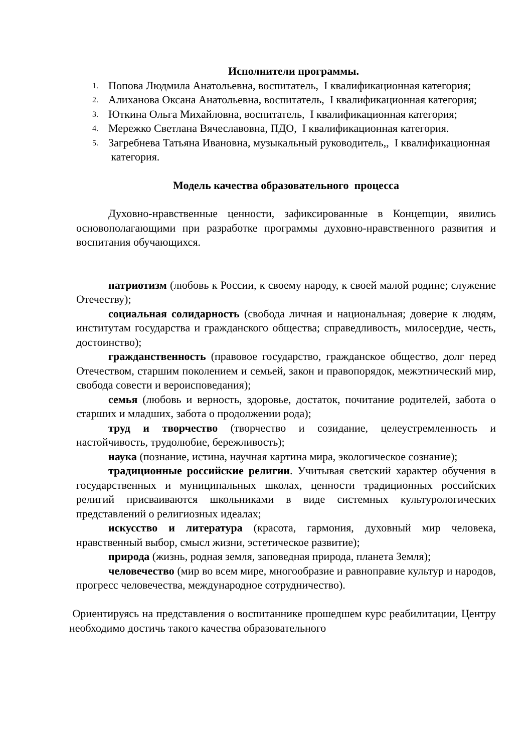Исполнители программы.
1. Попова Людмила Анатольевна, воспитатель, I квалификационная категория;
2. Алиханова Оксана Анатольевна, воспитатель, I квалификационная категория;
3. Юткина Ольга Михайловна, воспитатель, I квалификационная категория;
4. Мережко Светлана Вячеславовна, ПДО, I квалификационная категория.
5. Загребнева Татьяна Ивановна, музыкальный руководитель,, I квалификационная категория.
Модель качества образовательного процесса
Духовно-нравственные ценности, зафиксированные в Концепции, явились основополагающими при разработке программы духовно-нравственного развития и воспитания обучающихся.
патриотизм (любовь к России, к своему народу, к своей малой родине; служение Отечеству);
социальная солидарность (свобода личная и национальная; доверие к людям, институтам государства и гражданского общества; справедливость, милосердие, честь, достоинство);
гражданственность (правовое государство, гражданское общество, долг перед Отечеством, старшим поколением и семьей, закон и правопорядок, межэтнический мир, свобода совести и вероисповедания);
семья (любовь и верность, здоровье, достаток, почитание родителей, забота о старших и младших, забота о продолжении рода);
труд и творчество (творчество и созидание, целеустремленность и настойчивость, трудолюбие, бережливость);
наука (познание, истина, научная картина мира, экологическое сознание);
традиционные российские религии. Учитывая светский характер обучения в государственных и муниципальных школах, ценности традиционных российских религий присваиваются школьниками в виде системных культурологических представлений о религиозных идеалах;
искусство и литература (красота, гармония, духовный мир человека, нравственный выбор, смысл жизни, эстетическое развитие);
природа (жизнь, родная земля, заповедная природа, планета Земля);
человечество (мир во всем мире, многообразие и равноправие культур и народов, прогресс человечества, международное сотрудничество).
Ориентируясь на представления о воспитаннике прошедшем курс реабилитации, Центру необходимо достичь такого качества образовательного